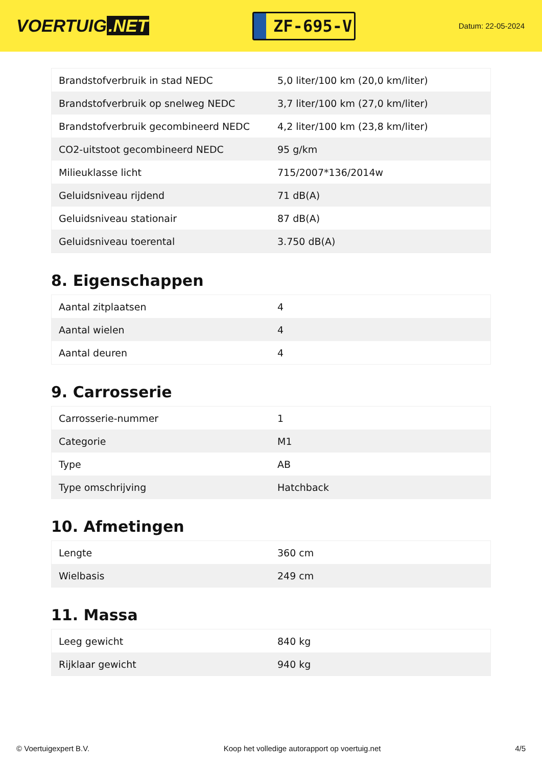VOERTUIG.NET
ZF-695-V
Datum: 22-05-2024
| Brandstofverbruik in stad NEDC | 5,0 liter/100 km (20,0 km/liter) |
| Brandstofverbruik op snelweg NEDC | 3,7 liter/100 km (27,0 km/liter) |
| Brandstofverbruik gecombineerd NEDC | 4,2 liter/100 km (23,8 km/liter) |
| CO2-uitstoot gecombineerd NEDC | 95 g/km |
| Milieuklasse licht | 715/2007*136/2014w |
| Geluidsniveau rijdend | 71 dB(A) |
| Geluidsniveau stationair | 87 dB(A) |
| Geluidsniveau toerental | 3.750 dB(A) |
8. Eigenschappen
| Aantal zitplaatsen | 4 |
| Aantal wielen | 4 |
| Aantal deuren | 4 |
9. Carrosserie
| Carrosserie-nummer | 1 |
| Categorie | M1 |
| Type | AB |
| Type omschrijving | Hatchback |
10. Afmetingen
| Lengte | 360 cm |
| Wielbasis | 249 cm |
11. Massa
| Leeg gewicht | 840 kg |
| Rijklaar gewicht | 940 kg |
© Voertuigexpert B.V. Koop het volledige autorapport op voertuig.net 4/5